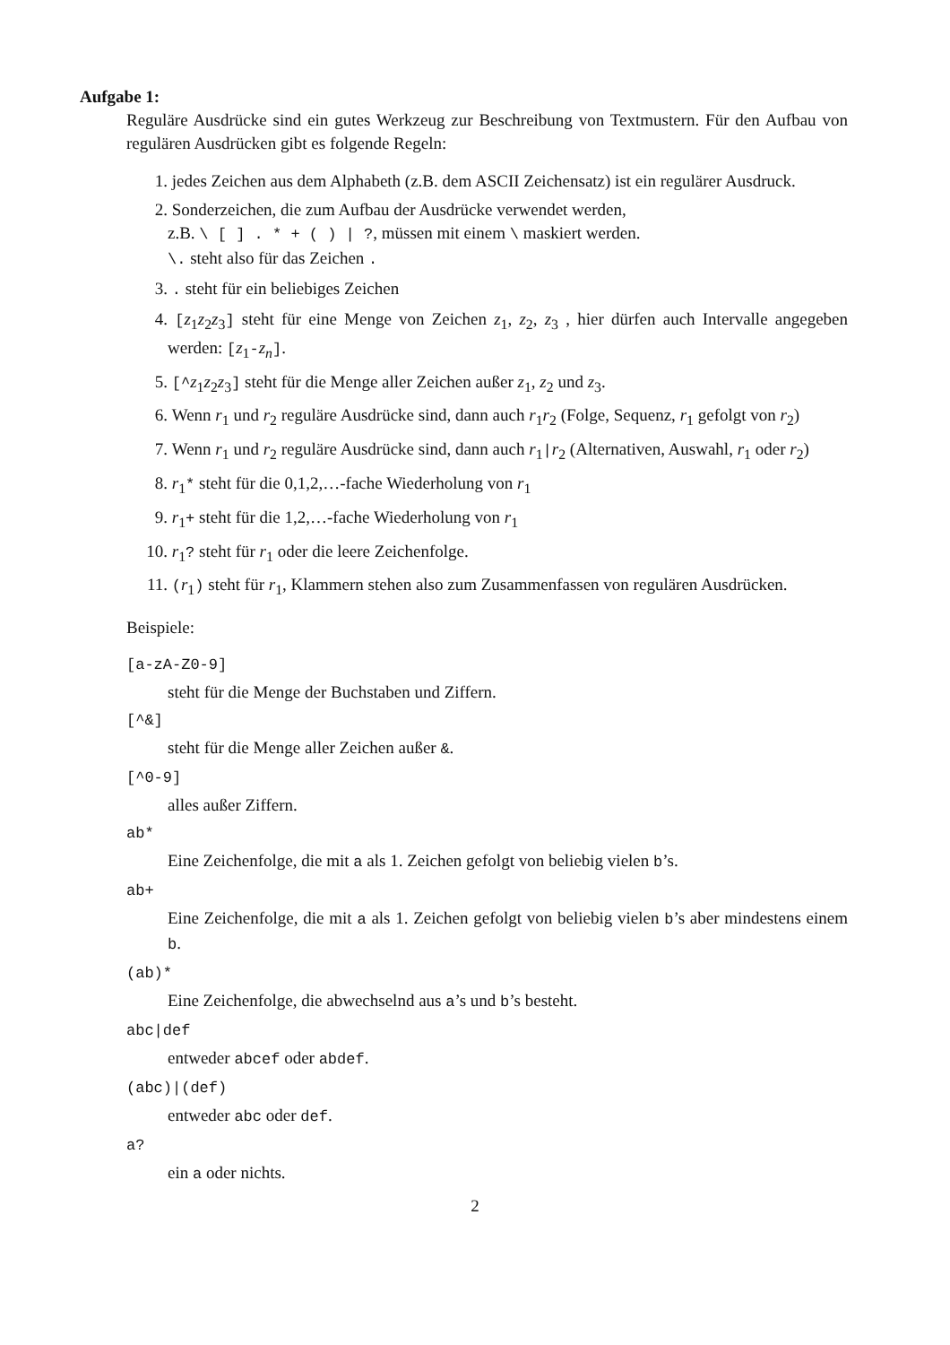Aufgabe 1:
Reguläre Ausdrücke sind ein gutes Werkzeug zur Beschreibung von Textmustern. Für den Aufbau von regulären Ausdrücken gibt es folgende Regeln:
1. jedes Zeichen aus dem Alphabeth (z.B. dem ASCII Zeichensatz) ist ein regulärer Ausdruck.
2. Sonderzeichen, die zum Aufbau der Ausdrücke verwendet werden,
z.B. \ [ ] . * + ( ) | ?, müssen mit einem \ maskiert werden.
\. steht also für das Zeichen .
3. . steht für ein beliebiges Zeichen
4. [z<sub>1</sub>z<sub>2</sub>z<sub>3</sub>] steht für eine Menge von Zeichen z<sub>1</sub>, z<sub>2</sub>, z<sub>3</sub> , hier dürfen auch Intervalle angegeben werden: [z<sub>1</sub>-z<sub>n</sub>].
5. [^z<sub>1</sub>z<sub>2</sub>z<sub>3</sub>] steht für die Menge aller Zeichen außer z<sub>1</sub>, z<sub>2</sub> und z<sub>3</sub>.
6. Wenn r<sub>1</sub> und r<sub>2</sub> reguläre Ausdrücke sind, dann auch r<sub>1</sub>r<sub>2</sub> (Folge, Sequenz, r<sub>1</sub> gefolgt von r<sub>2</sub>)
7. Wenn r<sub>1</sub> und r<sub>2</sub> reguläre Ausdrücke sind, dann auch r<sub>1</sub>|r<sub>2</sub> (Alternativen, Auswahl, r<sub>1</sub> oder r<sub>2</sub>)
8. r<sub>1</sub>* steht für die 0,1,2,…-fache Wiederholung von r<sub>1</sub>
9. r<sub>1</sub>+ steht für die 1,2,…-fache Wiederholung von r<sub>1</sub>
10. r<sub>1</sub>? steht für r<sub>1</sub> oder die leere Zeichenfolge.
11. (r<sub>1</sub>) steht für r<sub>1</sub>, Klammern stehen also zum Zusammenfassen von regulären Ausdrücken.
Beispiele:
[a-zA-Z0-9]
steht für die Menge der Buchstaben und Ziffern.
[^&]
steht für die Menge aller Zeichen außer &.
[^0-9]
alles außer Ziffern.
ab*
Eine Zeichenfolge, die mit a als 1. Zeichen gefolgt von beliebig vielen b’s.
ab+
Eine Zeichenfolge, die mit a als 1. Zeichen gefolgt von beliebig vielen b’s aber mindestens einem b.
(ab)*
Eine Zeichenfolge, die abwechselnd aus a’s und b’s besteht.
abc|def
entweder abcef oder abdef.
(abc)|(def)
entweder abc oder def.
a?
ein a oder nichts.
2